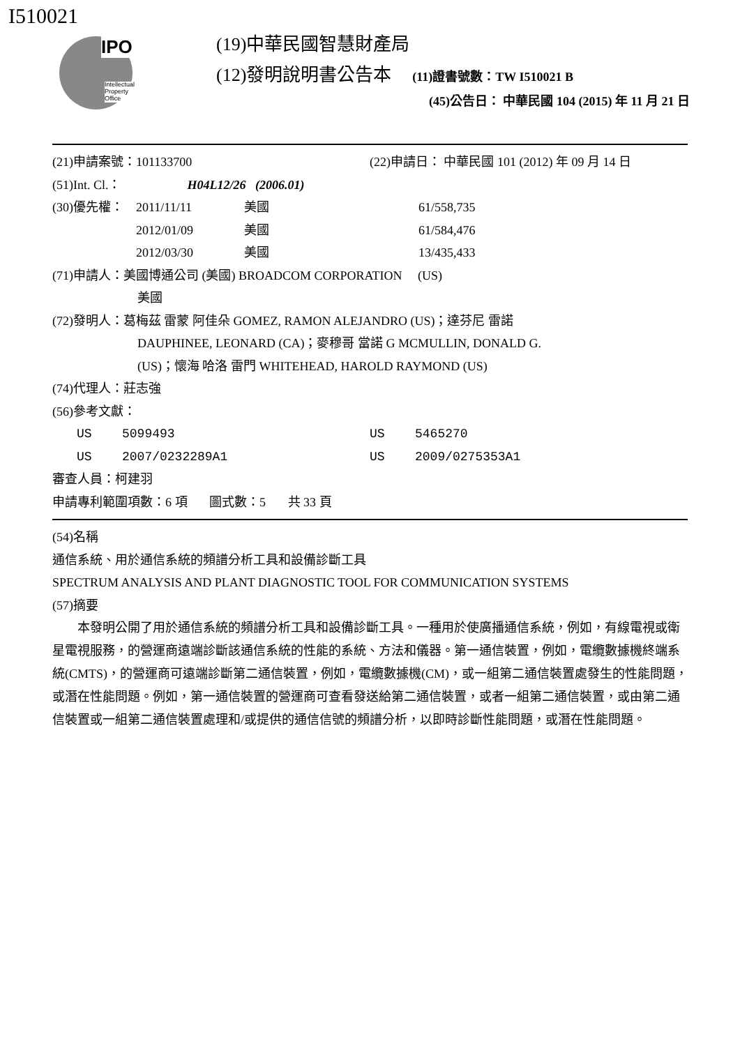I510021
IPO
Intellectual
Property
Office
(19)中華民國智慧財產局
(12)發明說明書公告本 (11)證書號數：TW I510021 B
(45)公告日： 中華民國 104 (2015) 年 11 月 21 日
(21)申請案號：101133700 (22)申請日： 中華民國 101 (2012) 年 09 月 14 日
(51)Int. Cl.： H04L12/26 (2006.01)
(30)優先權： 2011/11/11 美國 61/558,735
2012/01/09 美國 61/584,476
2012/03/30 美國 13/435,433
(71)申請人：美國博通公司 (美國) BROADCOM CORPORATION (US)
美國
(72)發明人：葛梅茲 雷蒙 阿佳朵 GOMEZ, RAMON ALEJANDRO (US)；達芬尼 雷諾
DAUPHINEE, LEONARD (CA)；麥穆哥 當諾 G MCMULLIN, DONALD G.
(US)；懷海 哈洛 雷門 WHITEHEAD, HAROLD RAYMOND (US)
(74)代理人：莊志強
(56)參考文獻：
US 5099493 US 5465270
US 2007/0232289A1 US 2009/0275353A1
審查人員：柯建羽
申請專利範圍項數：6 項 圖式數：5 共 33 頁
(54)名稱
通信系統、用於通信系統的頻譜分析工具和設備診斷工具
SPECTRUM ANALYSIS AND PLANT DIAGNOSTIC TOOL FOR COMMUNICATION SYSTEMS
(57)摘要
本發明公開了用於通信系統的頻譜分析工具和設備診斷工具。一種用於使廣播通信系統，例如，有線電視或衛星電視服務，的營運商遠端診斷該通信系統的性能的系統、方法和儀器。第一通信裝置，例如，電纜數據機終端系統(CMTS)，的營運商可遠端診斷第二通信裝置，例如，電纜數據機(CM)，或一組第二通信裝置處發生的性能問題，或潛在性能問題。例如，第一通信裝置的營運商可查看發送給第二通信裝置，或者一組第二通信裝置，或由第二通信裝置或一組第二通信裝置處理和/或提供的通信信號的頻譜分析，以即時診斷性能問題，或潛在性能問題。